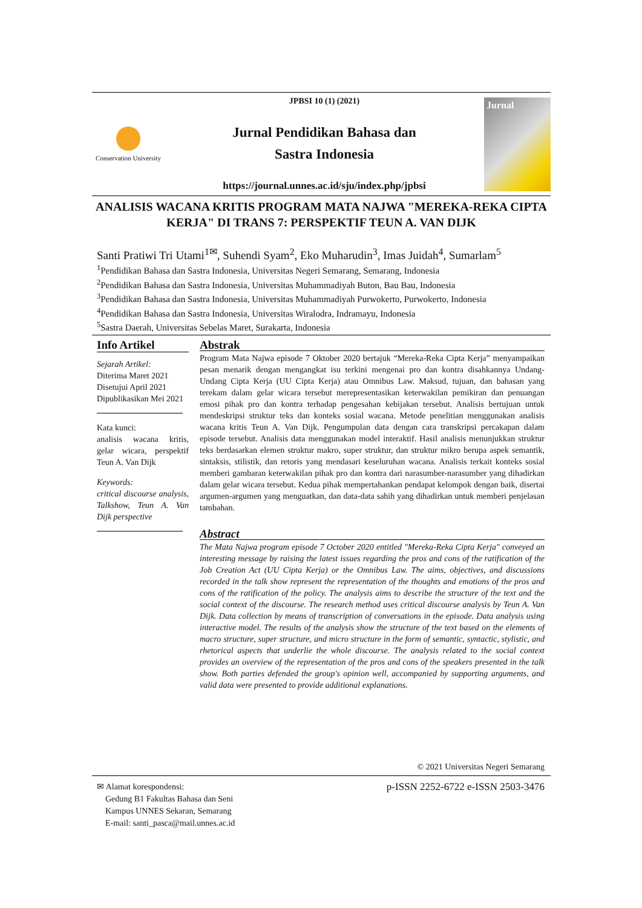Conservation University
JPBSI 10 (1) (2021)
Jurnal Pendidikan Bahasa dan
Sastra Indonesia
https://journal.unnes.ac.id/sju/index.php/jpbsi
Jurnal
ANALISIS WACANA KRITIS PROGRAM MATA NAJWA "MEREKA-REKA CIPTA KERJA" DI TRANS 7: PERSPEKTIF TEUN A. VAN DIJK
Santi Pratiwi Tri Utami<sup>1✉</sup>, Suhendi Syam<sup>2</sup>, Eko Muharudin<sup>3</sup>, Imas Juidah<sup>4</sup>, Sumarlam<sup>5</sup>
<sup>1</sup> Pendidikan Bahasa dan Sastra Indonesia, Universitas Negeri Semarang, Semarang, Indonesia
<sup>2</sup> Pendidikan Bahasa dan Sastra Indonesia, Universitas Muhammadiyah Buton, Bau Bau, Indonesia
<sup>3</sup> Pendidikan Bahasa dan Sastra Indonesia, Universitas Muhammadiyah Purwokerto, Purwokerto, Indonesia
<sup>4</sup> Pendidikan Bahasa dan Sastra Indonesia, Universitas Wiralodra, Indramayu, Indonesia
<sup>5</sup> Sastra Daerah, Universitas Sebelas Maret, Surakarta, Indonesia
Info Artikel
Sejarah Artikel:
Diterima Maret 2021
Disetujui April 2021
Dipublikasikan Mei 2021
Kata kunci:
analisis wacana kritis, gelar wicara, perspektif Teun A. Van Dijk
Keywords:
critical discourse analysis, Talkshow, Teun A. Van Dijk perspective
Abstrak
Program Mata Najwa episode 7 Oktober 2020 bertajuk “Mereka-Reka Cipta Kerja” menyampaikan pesan menarik dengan mengangkat isu terkini mengenai pro dan kontra disahkannya Undang-Undang Cipta Kerja (UU Cipta Kerja) atau Omnibus Law. Maksud, tujuan, dan bahasan yang terekam dalam gelar wicara tersebut merepresentasikan keterwakilan pemikiran dan penuangan emosi pihak pro dan kontra terhadap pengesahan kebijakan tersebut. Analisis bertujuan untuk mendeskripsi struktur teks dan konteks sosial wacana. Metode penelitian menggunakan analisis wacana kritis Teun A. Van Dijk. Pengumpulan data dengan cara transkripsi percakapan dalam episode tersebut. Analisis data menggunakan model interaktif. Hasil analisis menunjukkan struktur teks berdasarkan elemen struktur makro, super struktur, dan struktur mikro berupa aspek semantik, sintaksis, stilistik, dan retoris yang mendasari keseluruhan wacana. Analisis terkait konteks sosial memberi gambaran keterwakilan pihak pro dan kontra dari narasumber-narasumber yang dihadirkan dalam gelar wicara tersebut. Kedua pihak mempertahankan pendapat kelompok dengan baik, disertai argumen-argumen yang menguatkan, dan data-data sahih yang dihadirkan untuk memberi penjelasan tambahan.
Abstract
The Mata Najwa program episode 7 October 2020 entitled "Mereka-Reka Cipta Kerja" conveyed an interesting message by raising the latest issues regarding the pros and cons of the ratification of the Job Creation Act (UU Cipta Kerja) or the Omnibus Law. The aims, objectives, and discussions recorded in the talk show represent the representation of the thoughts and emotions of the pros and cons of the ratification of the policy. The analysis aims to describe the structure of the text and the social context of the discourse. The research method uses critical discourse analysis by Teun A. Van Dijk. Data collection by means of transcription of conversations in the episode. Data analysis using interactive model. The results of the analysis show the structure of the text based on the elements of macro structure, super structure, and micro structure in the form of semantic, syntactic, stylistic, and rhetorical aspects that underlie the whole discourse. The analysis related to the social context provides an overview of the representation of the pros and cons of the speakers presented in the talk show. Both parties defended the group's opinion well, accompanied by supporting arguments, and valid data were presented to provide additional explanations.
© 2021 Universitas Negeri Semarang
✉ Alamat korespondensi:
Gedung B1 Fakultas Bahasa dan Seni
Kampus UNNES Sekaran, Semarang
E-mail: santi_pasca@mail.unnes.ac.id
p-ISSN 2252-6722 e-ISSN 2503-3476